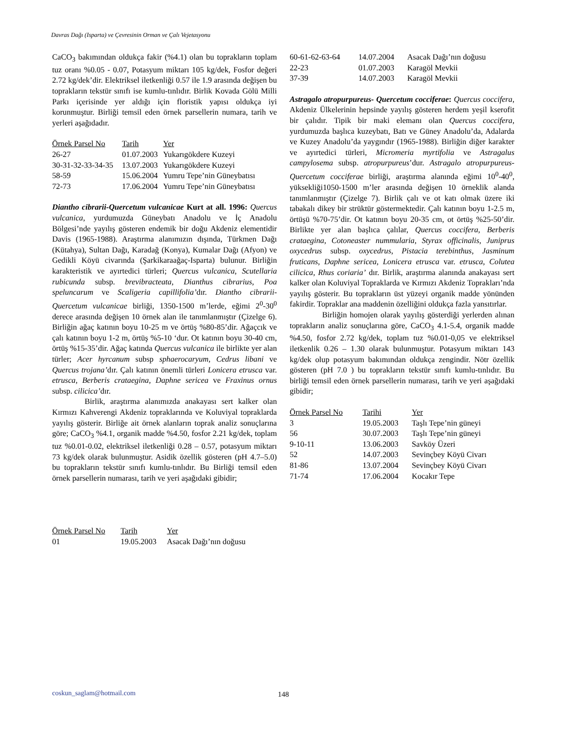Davras Dağı (Isparta) ve Çevresinin Orman ve Çalı Vejetasyonu
CaCO<sub>3</sub> bakımından oldukça fakir (%4.1) olan bu toprakların toplam tuz oranı %0.05 - 0.07, Potasyum miktarı 105 kg/dek, Fosfor değeri 2.72 kg/dek’dir. Elektriksel iletkenliği 0.57 ile 1.9 arasında değişen bu toprakların tekstür sınıfı ise kumlu-tınlıdır. Birlik Kovada Gölü Milli Parkı içerisinde yer aldığı için floristik yapısı oldukça iyi korunmuştur. Birliği temsil eden örnek parsellerin numara, tarih ve yerleri aşağıdadır.
| Örnek Parsel No | Tarih | Yer |
| --- | --- | --- |
| 26-27 | 01.07.2003 | Yukarıgökdere Kuzeyi |
| 30-31-32-33-34-35 | 13.07.2003 | Yukarıgökdere Kuzeyi |
| 58-59 | 15.06.2004 | Yumru Tepe’nin Güneybatısı |
| 72-73 | 17.06.2004 | Yumru Tepe’nin Güneybatısı |
Diantho cibrarii-Quercetum vulcanicae Kurt at all. 1996: Quercus vulcanica, yurdumuzda Güneybatı Anadolu ve İç Anadolu Bölgesi’nde yayılış gösteren endemik bir doğu Akdeniz elementidir Davis (1965-1988). Araştırma alanımızın dışında, Türkmen Dağı (Kütahya), Sultan Dağı, Karadağ (Konya), Kumalar Dağı (Afyon) ve Gedikli Köyü civarında (Şarkikaraağaç-Isparta) bulunur. Birliğin karakteristik ve ayırtedici türleri; Quercus vulcanica, Scutellaria rubicunda subsp. brevibracteata, Dianthus cibrarius, Poa speluncarum ve Scaligeria capillifolia’dır. Diantho cibrarii-Quercetum vulcanicae birliği, 1350-1500 m’lerde, eğimi 2<sup>0</sup>-30<sup>0</sup> derece arasında değişen 10 örnek alan ile tanımlanmıştır (Çizelge 6). Birliğin ağaç katının boyu 10-25 m ve örtüş %80-85’dir. Ağaçcık ve çalı katının boyu 1-2 m, örtüş %5-10 ‘dur. Ot katının boyu 30-40 cm, örtüş %15-35’dir. Ağaç katında Quercus vulcanica ile birlikte yer alan türler; Acer hyrcanum subsp sphaerocaryum, Cedrus libani ve Quercus trojana’dır. Çalı katının önemli türleri Lonicera etrusca var. etrusca, Berberis crataegina, Daphne sericea ve Fraxinus ornus subsp. cilicica’dır.
Birlik, araştırma alanımızda anakayası sert kalker olan Kırmızı Kahverengi Akdeniz topraklarında ve Koluviyal topraklarda yayılış gösterir. Birliğe ait örnek alanların toprak analiz sonuçlarına göre; CaCO<sub>3</sub> %4.1, organik madde %4.50, fosfor 2.21 kg/dek, toplam tuz %0.01-0.02, elektriksel iletkenliği 0.28 – 0.57, potasyum miktarı 73 kg/dek olarak bulunmuştur. Asidik özellik gösteren (pH 4.7–5.0) bu toprakların tekstür sınıfı kumlu-tınlıdır. Bu Birliği temsil eden örnek parsellerin numarası, tarih ve yeri aşağıdaki gibidir;
| Örnek Parsel No | Tarih | Yer |
| --- | --- | --- |
| 01 | 19.05.2003 | Asacak Dağı’nın doğusu |
| 60-61-62-63-64 | 14.07.2004 | Asacak Dağı’nın doğusu |
| 22-23 | 01.07.2003 | Karagöl Mevkii |
| 37-39 | 14.07.2003 | Karagöl Mevkii |
Astragalo atropurpureus- Quercetum cocciferae: Quercus coccifera, Akdeniz Ülkelerinin hepsinde yayılış gösteren herdem yeşil kserofit bir çalıdır. Tipik bir maki elemanı olan Quercus coccifera, yurdumuzda başlıca kuzeybatı, Batı ve Güney Anadolu’da, Adalarda ve Kuzey Anadolu’da yaygındır (1965-1988). Birliğin diğer karakter ve ayırtedici türleri, Micromeria myrtifolia ve Astragalus campylosema subsp. atropurpureus’dur. Astragalo atropurpureus-Quercetum cocciferae birliği, araştırma alanında eğimi 10<sup>0</sup>-40<sup>0</sup>, yüksekliği1050-1500 m’ler arasında değişen 10 örneklik alanda tanımlanmıştır (Çizelge 7). Birlik çalı ve ot katı olmak üzere iki tabakalı dikey bir strüktür göstermektedir. Çalı katının boyu 1-2.5 m, örtüşü %70-75’dir. Ot katının boyu 20-35 cm, ot örtüş %25-50’dir. Birlikte yer alan başlıca çalılar, Quercus coccifera, Berberis crataegina, Cotoneaster nummularia, Styrax officinalis, Juniprus oxycedrus subsp. oxycedrus, Pistacia terebinthus, Jasminum fruticans, Daphne sericea, Lonicera etrusca var. etrusca, Colutea cilicica, Rhus coriaria’ dır. Birlik, araştırma alanında anakayası sert kalker olan Koluviyal Topraklarda ve Kırmızı Akdeniz Toprakları’nda yayılış gösterir. Bu toprakların üst yüzeyi organik madde yönünden fakirdir. Topraklar ana maddenin özelliğini oldukça fazla yansıtırlar.
Birliğin homojen olarak yayılış gösterdiği yerlerden alınan toprakların analiz sonuçlarına göre, CaCO<sub>3</sub> 4.1-5.4, organik madde %4.50, fosfor 2.72 kg/dek, toplam tuz %0.01-0,05 ve elektriksel iletkenlik 0.26 – 1.30 olarak bulunmuştur. Potasyum miktarı 143 kg/dek olup potasyum bakımından oldukça zengindir. Nötr özellik gösteren (pH 7.0 ) bu toprakların tekstür sınıfı kumlu-tınlıdır. Bu birliği temsil eden örnek parsellerin numarası, tarih ve yeri aşağıdaki gibidir;
| Örnek Parsel No | Tarihi | Yer |
| --- | --- | --- |
| 3 | 19.05.2003 | Taşlı Tepe’nin güneyi |
| 56 | 30.07.2003 | Taşlı Tepe’nin güneyi |
| 9-10-11 | 13.06.2003 | Savköy Üzeri |
| 52 | 14.07.2003 | Sevinçbey Köyü Civarı |
| 81-86 | 13.07.2004 | Sevinçbey Köyü Civarı |
| 71-74 | 17.06.2004 | Kocakır Tepe |
coskun_saglam@hotmail.com 148